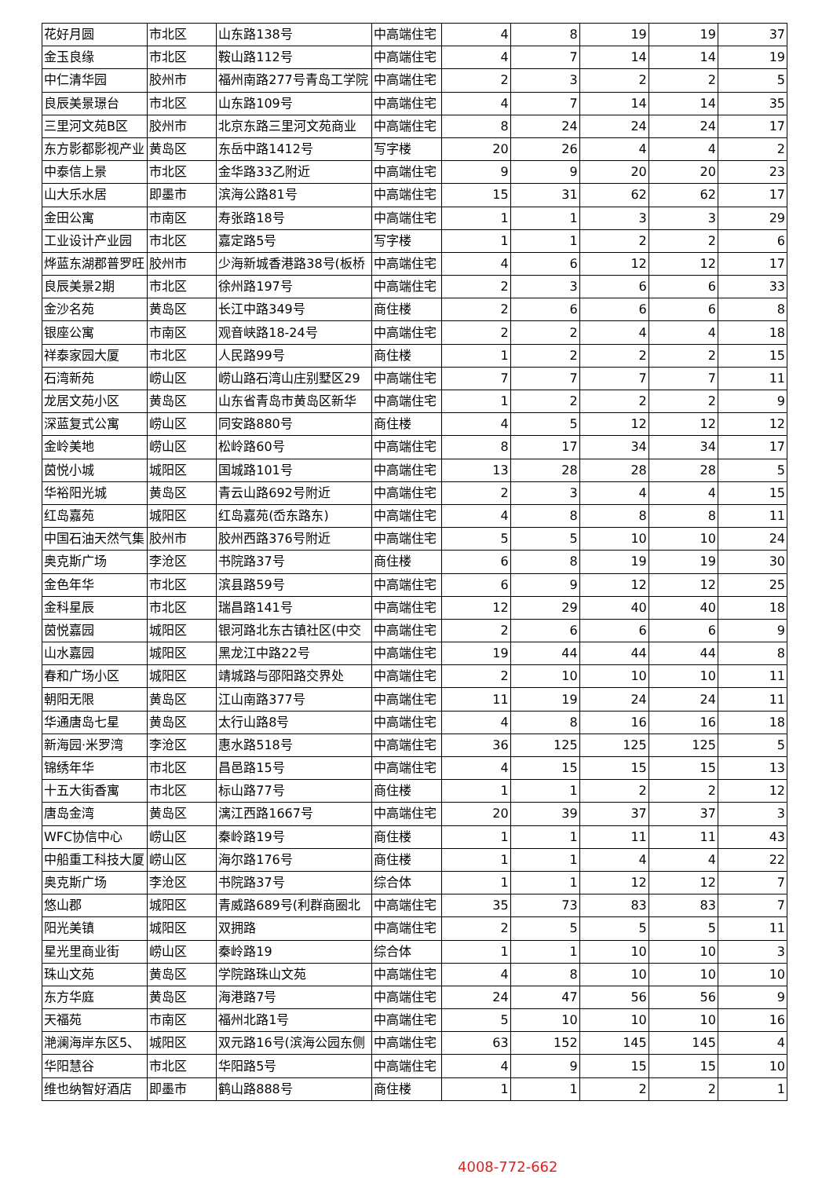| 花好月圆 | 市北区 | 山东路138号 | 中高端住宅 | 4 | 8 | 19 | 19 | 37 |
| 金玉良缘 | 市北区 | 鞍山路112号 | 中高端住宅 | 4 | 7 | 14 | 14 | 19 |
| 中仁清华园 | 胶州市 | 福州南路277号青岛工学院 | 中高端住宅 | 2 | 3 | 2 | 2 | 5 |
| 良辰美景璟台 | 市北区 | 山东路109号 | 中高端住宅 | 4 | 7 | 14 | 14 | 35 |
| 三里河文苑B区 | 胶州市 | 北京东路三里河文苑商业 | 中高端住宅 | 8 | 24 | 24 | 24 | 17 |
| 东方影都影视产业 | 黄岛区 | 东岳中路1412号 | 写字楼 | 20 | 26 | 4 | 4 | 2 |
| 中泰信上景 | 市北区 | 金华路33乙附近 | 中高端住宅 | 9 | 9 | 20 | 20 | 23 |
| 山大乐水居 | 即墨市 | 滨海公路81号 | 中高端住宅 | 15 | 31 | 62 | 62 | 17 |
| 金田公寓 | 市南区 | 寿张路18号 | 中高端住宅 | 1 | 1 | 3 | 3 | 29 |
| 工业设计产业园 | 市北区 | 嘉定路5号 | 写字楼 | 1 | 1 | 2 | 2 | 6 |
| 烨蓝东湖郡普罗旺 | 胶州市 | 少海新城香港路38号(板桥 | 中高端住宅 | 4 | 6 | 12 | 12 | 17 |
| 良辰美景2期 | 市北区 | 徐州路197号 | 中高端住宅 | 2 | 3 | 6 | 6 | 33 |
| 金沙名苑 | 黄岛区 | 长江中路349号 | 商住楼 | 2 | 6 | 6 | 6 | 8 |
| 银座公寓 | 市南区 | 观音峡路18-24号 | 中高端住宅 | 2 | 2 | 4 | 4 | 18 |
| 祥泰家园大厦 | 市北区 | 人民路99号 | 商住楼 | 1 | 2 | 2 | 2 | 15 |
| 石湾新苑 | 崂山区 | 崂山路石湾山庄别墅区29 | 中高端住宅 | 7 | 7 | 7 | 7 | 11 |
| 龙居文苑小区 | 黄岛区 | 山东省青岛市黄岛区新华 | 中高端住宅 | 1 | 2 | 2 | 2 | 9 |
| 深蓝复式公寓 | 崂山区 | 同安路880号 | 商住楼 | 4 | 5 | 12 | 12 | 12 |
| 金岭美地 | 崂山区 | 松岭路60号 | 中高端住宅 | 8 | 17 | 34 | 34 | 17 |
| 茵悦小城 | 城阳区 | 国城路101号 | 中高端住宅 | 13 | 28 | 28 | 28 | 5 |
| 华裕阳光城 | 黄岛区 | 青云山路692号附近 | 中高端住宅 | 2 | 3 | 4 | 4 | 15 |
| 红岛嘉苑 | 城阳区 | 红岛嘉苑(岙东路东) | 中高端住宅 | 4 | 8 | 8 | 8 | 11 |
| 中国石油天然气集 | 胶州市 | 胶州西路376号附近 | 中高端住宅 | 5 | 5 | 10 | 10 | 24 |
| 奥克斯广场 | 李沧区 | 书院路37号 | 商住楼 | 6 | 8 | 19 | 19 | 30 |
| 金色年华 | 市北区 | 滨县路59号 | 中高端住宅 | 6 | 9 | 12 | 12 | 25 |
| 金科星辰 | 市北区 | 瑞昌路141号 | 中高端住宅 | 12 | 29 | 40 | 40 | 18 |
| 茵悦嘉园 | 城阳区 | 银河路北东古镇社区(中交 | 中高端住宅 | 2 | 6 | 6 | 6 | 9 |
| 山水嘉园 | 城阳区 | 黑龙江中路22号 | 中高端住宅 | 19 | 44 | 44 | 44 | 8 |
| 春和广场小区 | 城阳区 | 靖城路与邵阳路交界处 | 中高端住宅 | 2 | 10 | 10 | 10 | 11 |
| 朝阳无限 | 黄岛区 | 江山南路377号 | 中高端住宅 | 11 | 19 | 24 | 24 | 11 |
| 华通唐岛七星 | 黄岛区 | 太行山路8号 | 中高端住宅 | 4 | 8 | 16 | 16 | 18 |
| 新海园·米罗湾 | 李沧区 | 惠水路518号 | 中高端住宅 | 36 | 125 | 125 | 125 | 5 |
| 锦绣年华 | 市北区 | 昌邑路15号 | 中高端住宅 | 4 | 15 | 15 | 15 | 13 |
| 十五大街香寓 | 市北区 | 标山路77号 | 商住楼 | 1 | 1 | 2 | 2 | 12 |
| 唐岛金湾 | 黄岛区 | 漓江西路1667号 | 中高端住宅 | 20 | 39 | 37 | 37 | 3 |
| WFC协信中心 | 崂山区 | 秦岭路19号 | 商住楼 | 1 | 1 | 11 | 11 | 43 |
| 中船重工科技大厦 | 崂山区 | 海尔路176号 | 商住楼 | 1 | 1 | 4 | 4 | 22 |
| 奥克斯广场 | 李沧区 | 书院路37号 | 综合体 | 1 | 1 | 12 | 12 | 7 |
| 悠山郡 | 城阳区 | 青威路689号(利群商圈北 | 中高端住宅 | 35 | 73 | 83 | 83 | 7 |
| 阳光美镇 | 城阳区 | 双拥路 | 中高端住宅 | 2 | 5 | 5 | 5 | 11 |
| 星光里商业街 | 崂山区 | 秦岭路19 | 综合体 | 1 | 1 | 10 | 10 | 3 |
| 珠山文苑 | 黄岛区 | 学院路珠山文苑 | 中高端住宅 | 4 | 8 | 10 | 10 | 10 |
| 东方华庭 | 黄岛区 | 海港路7号 | 中高端住宅 | 24 | 47 | 56 | 56 | 9 |
| 天福苑 | 市南区 | 福州北路1号 | 中高端住宅 | 5 | 10 | 10 | 10 | 16 |
| 滟澜海岸东区5、 | 城阳区 | 双元路16号(滨海公园东侧 | 中高端住宅 | 63 | 152 | 145 | 145 | 4 |
| 华阳慧谷 | 市北区 | 华阳路5号 | 中高端住宅 | 4 | 9 | 15 | 15 | 10 |
| 维也纳智好酒店 | 即墨市 | 鹤山路888号 | 商住楼 | 1 | 1 | 2 | 2 | 1 |
4008-772-662